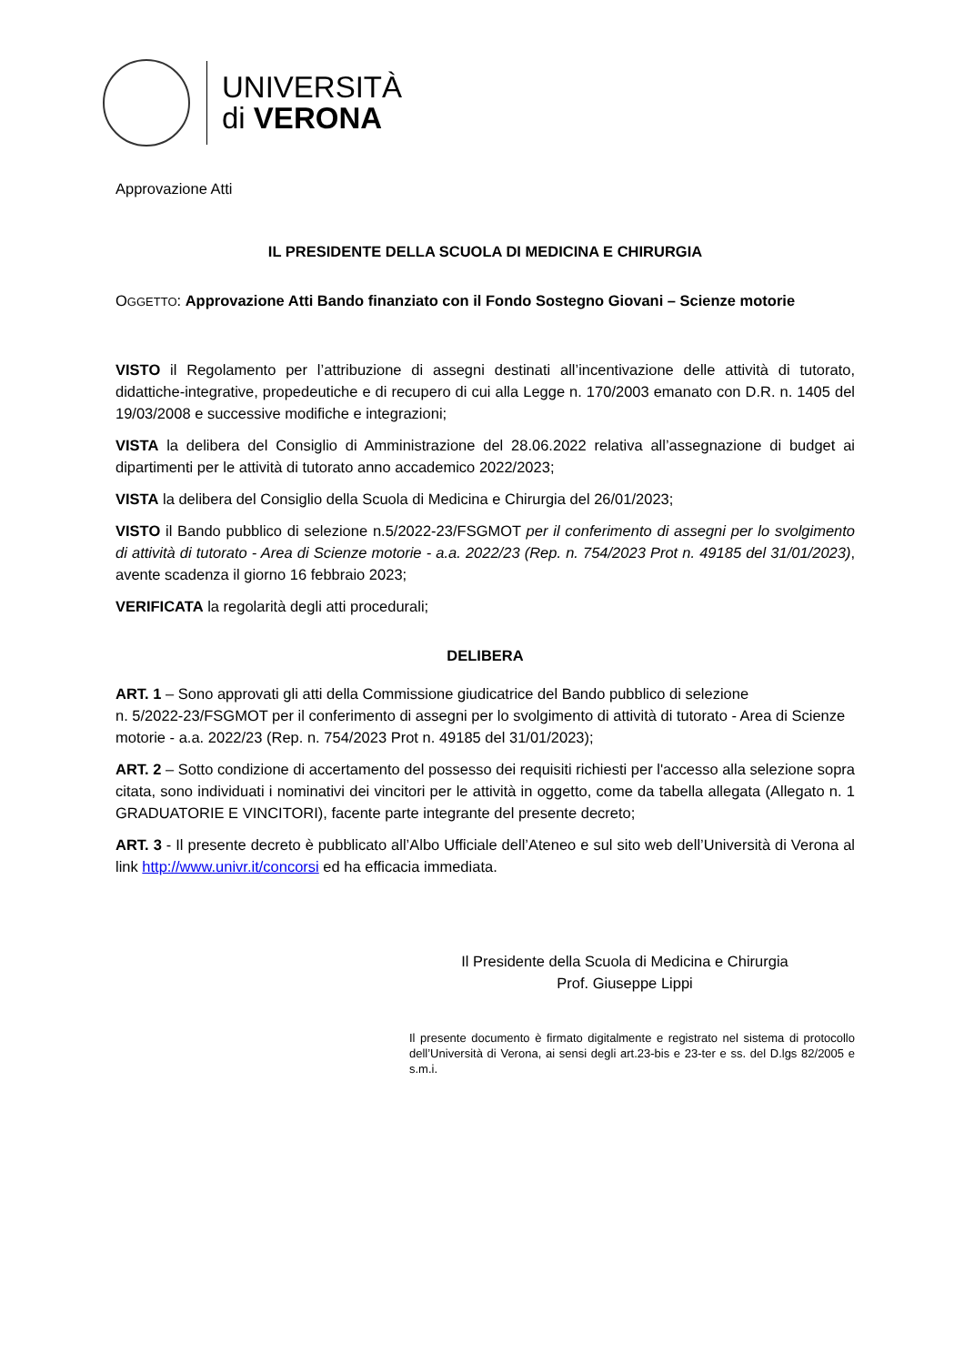UNIVERSITÀ
di VERONA
Approvazione Atti
IL PRESIDENTE DELLA SCUOLA DI MEDICINA E CHIRURGIA
OGGETTO: Approvazione Atti Bando finanziato con il Fondo Sostegno Giovani – Scienze motorie
VISTO il Regolamento per l’attribuzione di assegni destinati all’incentivazione delle attività di tutorato, didattiche-integrative, propedeutiche e di recupero di cui alla Legge n. 170/2003 emanato con D.R. n. 1405 del 19/03/2008 e successive modifiche e integrazioni;
VISTA la delibera del Consiglio di Amministrazione del 28.06.2022 relativa all’assegnazione di budget ai dipartimenti per le attività di tutorato anno accademico 2022/2023;
VISTA la delibera del Consiglio della Scuola di Medicina e Chirurgia del 26/01/2023;
VISTO il Bando pubblico di selezione n.5/2022-23/FSGMOT per il conferimento di assegni per lo svolgimento di attività di tutorato - Area di Scienze motorie - a.a. 2022/23 (Rep. n. 754/2023 Prot n. 49185 del 31/01/2023), avente scadenza il giorno 16 febbraio 2023;
VERIFICATA la regolarità degli atti procedurali;
DELIBERA
ART. 1 – Sono approvati gli atti della Commissione giudicatrice del Bando pubblico di selezione
n. 5/2022-23/FSGMOT per il conferimento di assegni per lo svolgimento di attività di tutorato - Area di Scienze motorie - a.a. 2022/23 (Rep. n. 754/2023 Prot n. 49185 del 31/01/2023);
ART. 2 – Sotto condizione di accertamento del possesso dei requisiti richiesti per l'accesso alla selezione sopra citata, sono individuati i nominativi dei vincitori per le attività in oggetto, come da tabella allegata (Allegato n. 1 GRADUATORIE E VINCITORI), facente parte integrante del presente decreto;
ART. 3 - Il presente decreto è pubblicato all’Albo Ufficiale dell’Ateneo e sul sito web dell’Università di Verona al link http://www.univr.it/concorsi ed ha efficacia immediata.
Il Presidente della Scuola di Medicina e Chirurgia
Prof. Giuseppe Lippi
Il presente documento è firmato digitalmente e registrato nel sistema di protocollo dell’Università di Verona, ai sensi degli art.23-bis e 23-ter e ss. del D.lgs 82/2005 e s.m.i.